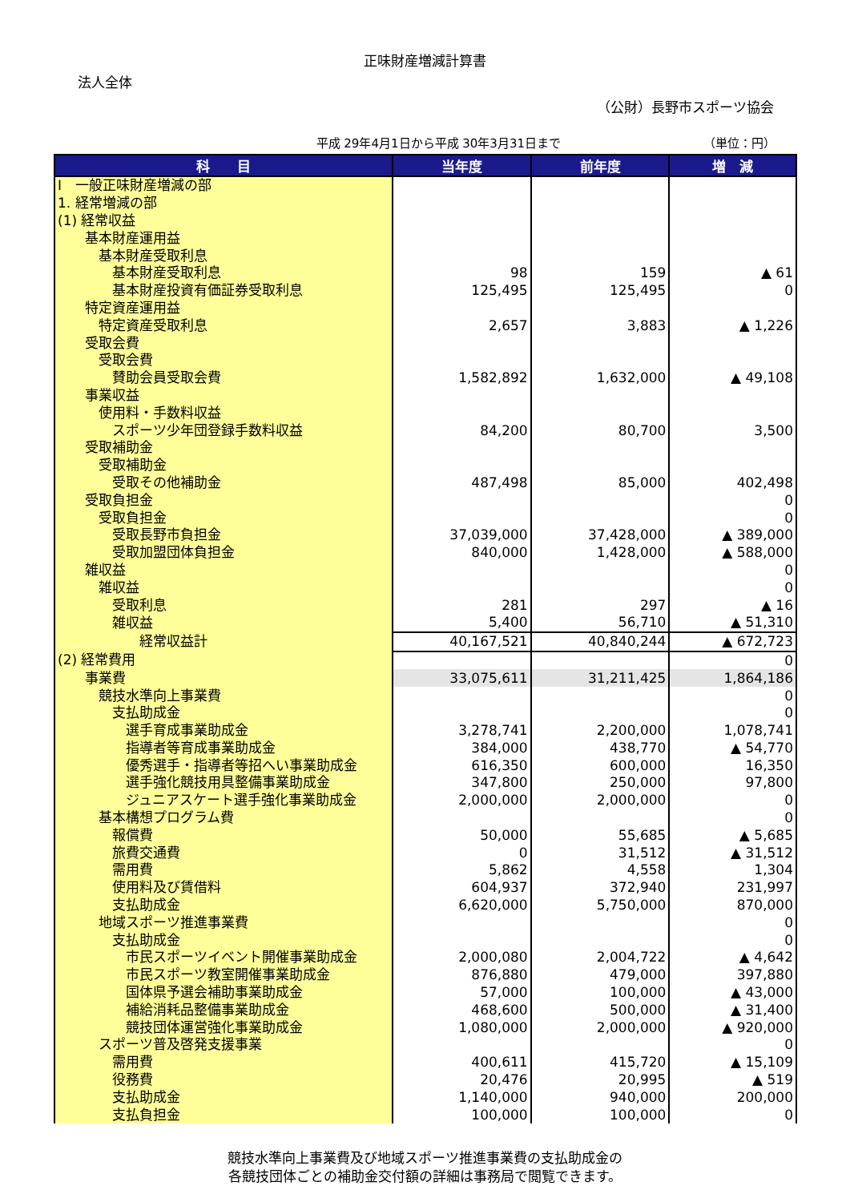正味財産増減計算書
法人全体
（公財）長野市スポーツ協会
平成 29年4月1日から平成 30年3月31日まで （単位：円）
| 科 目 | 当年度 | 前年度 | 増 減 |
| --- | --- | --- | --- |
| Ⅰ 一般正味財産増減の部 | | | |
| 1. 経常増減の部 | | | |
| (1) 経常収益 | | | |
| 基本財産運用益 | | | |
| 基本財産受取利息 | | | |
| 基本財産受取利息 | 98 | 159 | ▲ 61 |
| 基本財産投資有価証券受取利息 | 125,495 | 125,495 | 0 |
| 特定資産運用益 | | | |
| 特定資産受取利息 | 2,657 | 3,883 | ▲ 1,226 |
| 受取会費 | | | |
| 受取会費 | | | |
| 賛助会員受取会費 | 1,582,892 | 1,632,000 | ▲ 49,108 |
| 事業収益 | | | |
| 使用料・手数料収益 | | | |
| スポーツ少年団登録手数料収益 | 84,200 | 80,700 | 3,500 |
| 受取補助金 | | | |
| 受取補助金 | | | |
| 受取その他補助金 | 487,498 | 85,000 | 402,498 |
| 受取負担金 | | | 0 |
| 受取負担金 | | | 0 |
| 受取長野市負担金 | 37,039,000 | 37,428,000 | ▲ 389,000 |
| 受取加盟団体負担金 | 840,000 | 1,428,000 | ▲ 588,000 |
| 雑収益 | | | 0 |
| 雑収益 | | | 0 |
| 受取利息 | 281 | 297 | ▲ 16 |
| 雑収益 | 5,400 | 56,710 | ▲ 51,310 |
| 経常収益計 | 40,167,521 | 40,840,244 | ▲ 672,723 |
| (2) 経常費用 | | | 0 |
| 事業費 | 33,075,611 | 31,211,425 | 1,864,186 |
| 競技水準向上事業費 | | | 0 |
| 支払助成金 | | | 0 |
| 選手育成事業助成金 | 3,278,741 | 2,200,000 | 1,078,741 |
| 指導者等育成事業助成金 | 384,000 | 438,770 | ▲ 54,770 |
| 優秀選手・指導者等招へい事業助成金 | 616,350 | 600,000 | 16,350 |
| 選手強化競技用具整備事業助成金 | 347,800 | 250,000 | 97,800 |
| ジュニアスケート選手強化事業助成金 | 2,000,000 | 2,000,000 | 0 |
| 基本構想プログラム費 | | | 0 |
| 報償費 | 50,000 | 55,685 | ▲ 5,685 |
| 旅費交通費 | 0 | 31,512 | ▲ 31,512 |
| 需用費 | 5,862 | 4,558 | 1,304 |
| 使用料及び賃借料 | 604,937 | 372,940 | 231,997 |
| 支払助成金 | 6,620,000 | 5,750,000 | 870,000 |
| 地域スポーツ推進事業費 | | | 0 |
| 支払助成金 | | | 0 |
| 市民スポーツイベント開催事業助成金 | 2,000,080 | 2,004,722 | ▲ 4,642 |
| 市民スポーツ教室開催事業助成金 | 876,880 | 479,000 | 397,880 |
| 国体県予選会補助事業助成金 | 57,000 | 100,000 | ▲ 43,000 |
| 補給消耗品整備事業助成金 | 468,600 | 500,000 | ▲ 31,400 |
| 競技団体運営強化事業助成金 | 1,080,000 | 2,000,000 | ▲ 920,000 |
| スポーツ普及啓発支援事業 | | | 0 |
| 需用費 | 400,611 | 415,720 | ▲ 15,109 |
| 役務費 | 20,476 | 20,995 | ▲ 519 |
| 支払助成金 | 1,140,000 | 940,000 | 200,000 |
| 支払負担金 | 100,000 | 100,000 | 0 |
競技水準向上事業費及び地域スポーツ推進事業費の支払助成金の
各競技団体ごとの補助金交付額の詳細は事務局で閲覧できます。